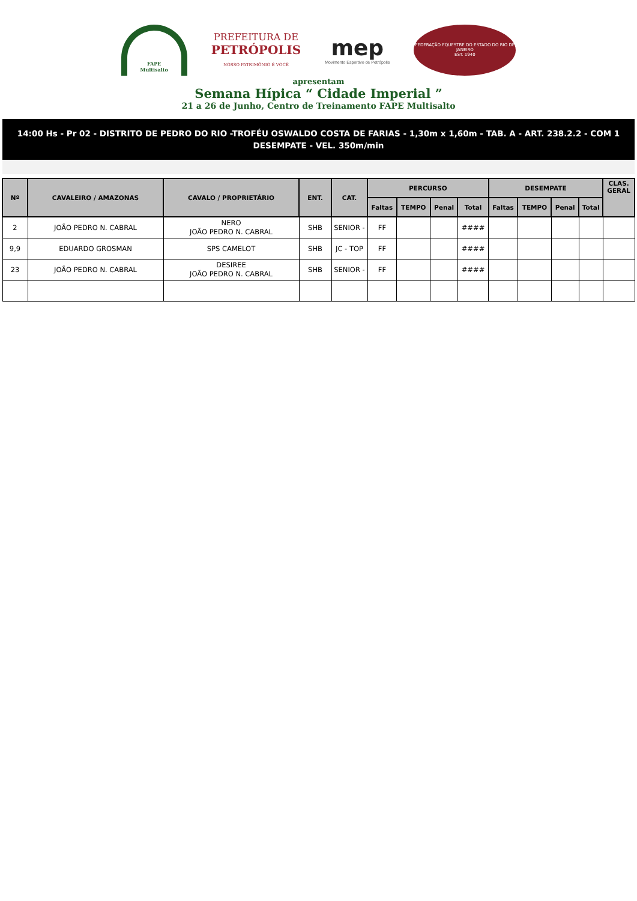FAPE
Multisalto
PREFEITURA DE
PETRÓPOLIS
NOSSO PATRIMÔNIO É VOCÊ
mep
Movimento Esportivo de Petrópolis
FEDERAÇÃO EQUESTRE DO ESTADO DO RIO DE JANEIRO
EST. 1940
apresentam
Semana Hípica “ Cidade Imperial ”
21 a 26 de Junho, Centro de Treinamento FAPE Multisalto
14:00 Hs - Pr 02 - DISTRITO DE PEDRO DO RIO -TROFÉU OSWALDO COSTA DE FARIAS - 1,30m x 1,60m - TAB. A - ART. 238.2.2 - COM 1 DESEMPATE - VEL. 350m/min
| Nº | CAVALEIRO / AMAZONAS | CAVALO / PROPRIETÁRIO | ENT. | CAT. | PERCURSO | | | | DESEMPATE | | | | CLAS. GERAL |
| --- | --- | --- | --- | --- | --- | --- | --- | --- | --- | --- | --- | --- | --- |
| | | | | | Faltas | TEMPO | Penal | Total | Faltas | TEMPO | Penal | Total | |
| 2 | JOÃO PEDRO N. CABRAL | NERO JOÃO PEDRO N. CABRAL | SHB | SENIOR - | FF | | | #### | | | | | |
| 9,9 | EDUARDO GROSMAN | SPS CAMELOT | SHB | JC - TOP | FF | | | #### | | | | | |
| 23 | JOÃO PEDRO N. CABRAL | DESIREE JOÃO PEDRO N. CABRAL | SHB | SENIOR - | FF | | | #### | | | | | |